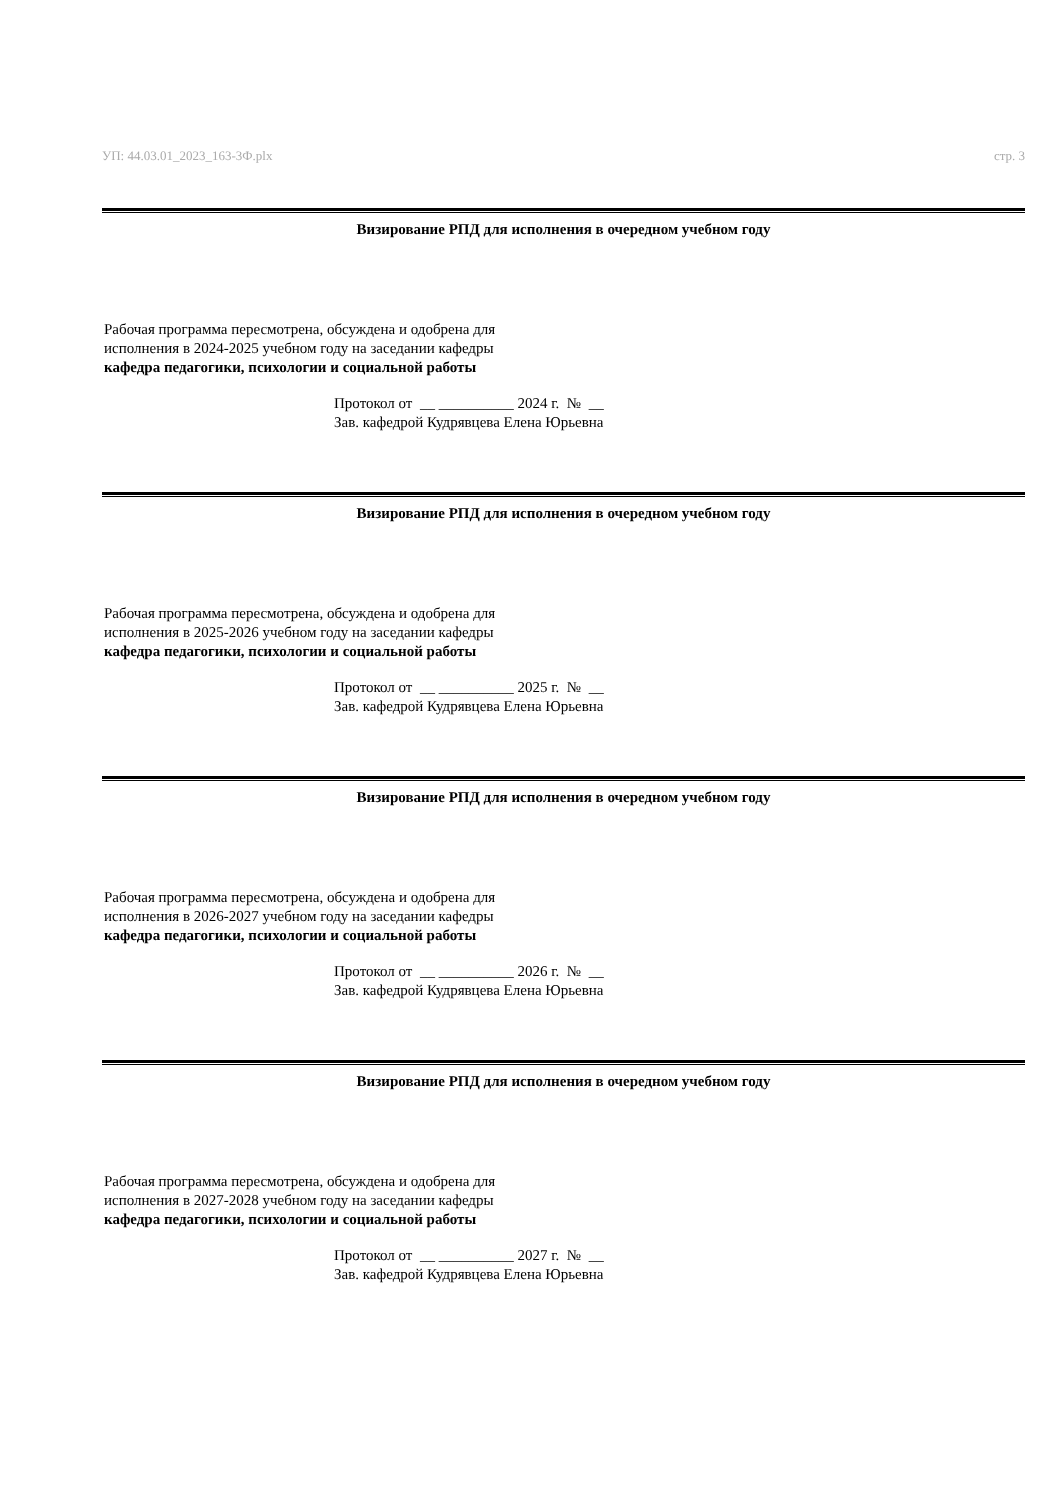УП: 44.03.01_2023_163-3Ф.plx стр. 3
Визирование РПД для исполнения в очередном учебном году
Рабочая программа пересмотрена, обсуждена и одобрена для
исполнения в 2024-2025 учебном году на заседании кафедры
кафедра педагогики, психологии и социальной работы
Протокол от __ __________ 2024 г. № __
Зав. кафедрой Кудрявцева Елена Юрьевна
Визирование РПД для исполнения в очередном учебном году
Рабочая программа пересмотрена, обсуждена и одобрена для
исполнения в 2025-2026 учебном году на заседании кафедры
кафедра педагогики, психологии и социальной работы
Протокол от __ __________ 2025 г. № __
Зав. кафедрой Кудрявцева Елена Юрьевна
Визирование РПД для исполнения в очередном учебном году
Рабочая программа пересмотрена, обсуждена и одобрена для
исполнения в 2026-2027 учебном году на заседании кафедры
кафедра педагогики, психологии и социальной работы
Протокол от __ __________ 2026 г. № __
Зав. кафедрой Кудрявцева Елена Юрьевна
Визирование РПД для исполнения в очередном учебном году
Рабочая программа пересмотрена, обсуждена и одобрена для
исполнения в 2027-2028 учебном году на заседании кафедры
кафедра педагогики, психологии и социальной работы
Протокол от __ __________ 2027 г. № __
Зав. кафедрой Кудрявцева Елена Юрьевна